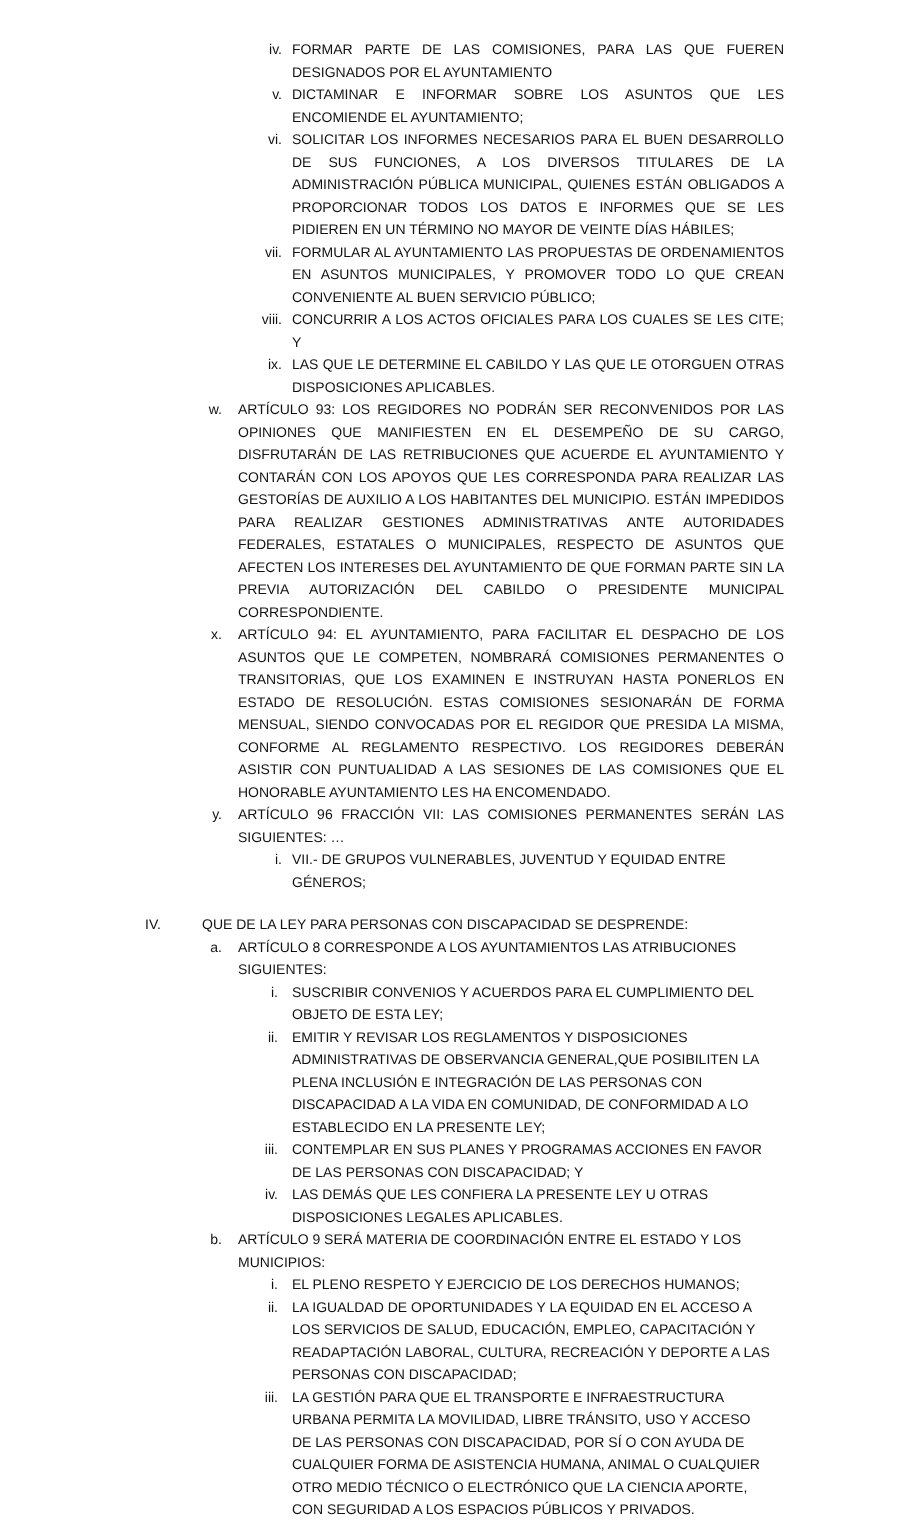iv. FORMAR PARTE DE LAS COMISIONES, PARA LAS QUE FUEREN DESIGNADOS POR EL AYUNTAMIENTO
v. DICTAMINAR E INFORMAR SOBRE LOS ASUNTOS QUE LES ENCOMIENDE EL AYUNTAMIENTO;
vi. SOLICITAR LOS INFORMES NECESARIOS PARA EL BUEN DESARROLLO DE SUS FUNCIONES, A LOS DIVERSOS TITULARES DE LA ADMINISTRACIÓN PÚBLICA MUNICIPAL, QUIENES ESTÁN OBLIGADOS A PROPORCIONAR TODOS LOS DATOS E INFORMES QUE SE LES PIDIEREN EN UN TÉRMINO NO MAYOR DE VEINTE DÍAS HÁBILES;
vii. FORMULAR AL AYUNTAMIENTO LAS PROPUESTAS DE ORDENAMIENTOS EN ASUNTOS MUNICIPALES, Y PROMOVER TODO LO QUE CREAN CONVENIENTE AL BUEN SERVICIO PÚBLICO;
viii. CONCURRIR A LOS ACTOS OFICIALES PARA LOS CUALES SE LES CITE; Y
ix. LAS QUE LE DETERMINE EL CABILDO Y LAS QUE LE OTORGUEN OTRAS DISPOSICIONES APLICABLES.
w. ARTÍCULO 93: LOS REGIDORES NO PODRÁN SER RECONVENIDOS POR LAS OPINIONES QUE MANIFIESTEN EN EL DESEMPEÑO DE SU CARGO, DISFRUTARÁN DE LAS RETRIBUCIONES QUE ACUERDE EL AYUNTAMIENTO Y CONTARÁN CON LOS APOYOS QUE LES CORRESPONDA PARA REALIZAR LAS GESTORÍAS DE AUXILIO A LOS HABITANTES DEL MUNICIPIO. ESTÁN IMPEDIDOS PARA REALIZAR GESTIONES ADMINISTRATIVAS ANTE AUTORIDADES FEDERALES, ESTATALES O MUNICIPALES, RESPECTO DE ASUNTOS QUE AFECTEN LOS INTERESES DEL AYUNTAMIENTO DE QUE FORMAN PARTE SIN LA PREVIA AUTORIZACIÓN DEL CABILDO O PRESIDENTE MUNICIPAL CORRESPONDIENTE.
x. ARTÍCULO 94: EL AYUNTAMIENTO, PARA FACILITAR EL DESPACHO DE LOS ASUNTOS QUE LE COMPETEN, NOMBRARÁ COMISIONES PERMANENTES O TRANSITORIAS, QUE LOS EXAMINEN E INSTRUYAN HASTA PONERLOS EN ESTADO DE RESOLUCIÓN. ESTAS COMISIONES SESIONARÁN DE FORMA MENSUAL, SIENDO CONVOCADAS POR EL REGIDOR QUE PRESIDA LA MISMA, CONFORME AL REGLAMENTO RESPECTIVO. LOS REGIDORES DEBERÁN ASISTIR CON PUNTUALIDAD A LAS SESIONES DE LAS COMISIONES QUE EL HONORABLE AYUNTAMIENTO LES HA ENCOMENDADO.
y. ARTÍCULO 96 FRACCIÓN VII: LAS COMISIONES PERMANENTES SERÁN LAS SIGUIENTES: …
i. VII.- DE GRUPOS VULNERABLES, JUVENTUD Y EQUIDAD ENTRE GÉNEROS;
IV. QUE DE LA LEY PARA PERSONAS CON DISCAPACIDAD SE DESPRENDE:
a. ARTÍCULO 8 CORRESPONDE A LOS AYUNTAMIENTOS LAS ATRIBUCIONES SIGUIENTES:
i. SUSCRIBIR CONVENIOS Y ACUERDOS PARA EL CUMPLIMIENTO DEL OBJETO DE ESTA LEY;
ii. EMITIR Y REVISAR LOS REGLAMENTOS Y DISPOSICIONES ADMINISTRATIVAS DE OBSERVANCIA GENERAL,QUE POSIBILITEN LA PLENA INCLUSIÓN E INTEGRACIÓN DE LAS PERSONAS CON DISCAPACIDAD A LA VIDA EN COMUNIDAD, DE CONFORMIDAD A LO ESTABLECIDO EN LA PRESENTE LEY;
iii. CONTEMPLAR EN SUS PLANES Y PROGRAMAS ACCIONES EN FAVOR DE LAS PERSONAS CON DISCAPACIDAD; Y
iv. LAS DEMÁS QUE LES CONFIERA LA PRESENTE LEY U OTRAS DISPOSICIONES LEGALES APLICABLES.
b. ARTÍCULO 9 SERÁ MATERIA DE COORDINACIÓN ENTRE EL ESTADO Y LOS MUNICIPIOS:
i. EL PLENO RESPETO Y EJERCICIO DE LOS DERECHOS HUMANOS;
ii. LA IGUALDAD DE OPORTUNIDADES Y LA EQUIDAD EN EL ACCESO A LOS SERVICIOS DE SALUD, EDUCACIÓN, EMPLEO, CAPACITACIÓN Y READAPTACIÓN LABORAL, CULTURA, RECREACIÓN Y DEPORTE A LAS PERSONAS CON DISCAPACIDAD;
iii. LA GESTIÓN PARA QUE EL TRANSPORTE E INFRAESTRUCTURA URBANA PERMITA LA MOVILIDAD, LIBRE TRÁNSITO, USO Y ACCESO DE LAS PERSONAS CON DISCAPACIDAD, POR SÍ O CON AYUDA DE CUALQUIER FORMA DE ASISTENCIA HUMANA, ANIMAL O CUALQUIER OTRO MEDIO TÉCNICO O ELECTRÓNICO QUE LA CIENCIA APORTE, CON SEGURIDAD A LOS ESPACIOS PÚBLICOS Y PRIVADOS.